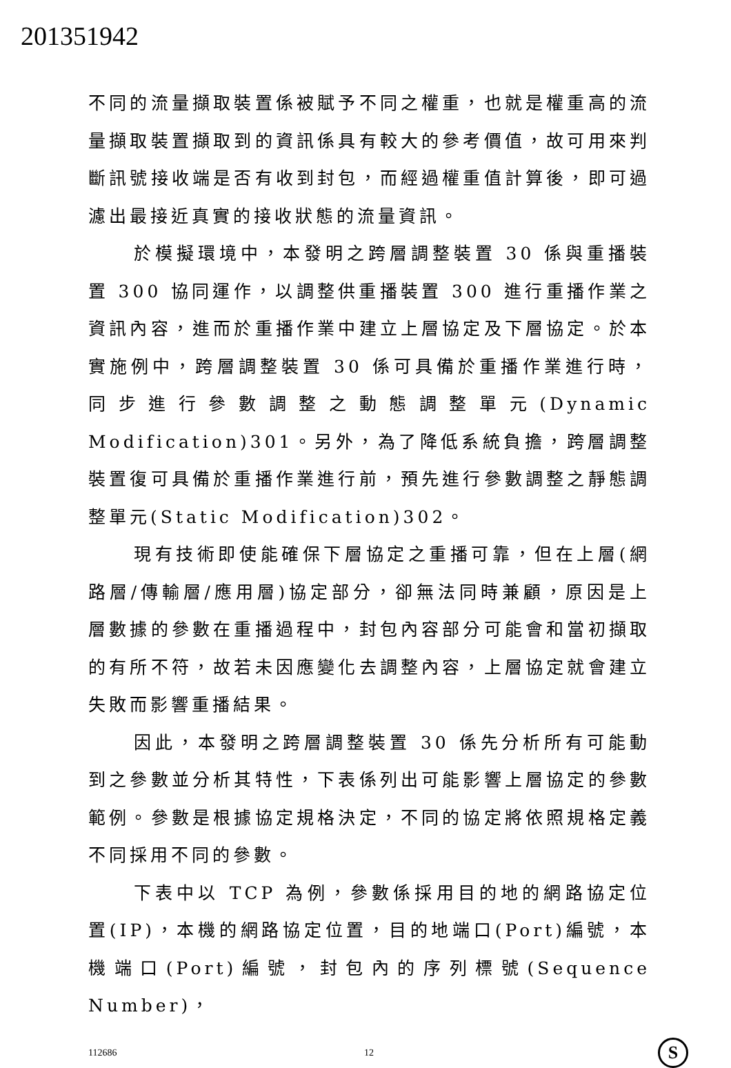201351942
不同的流量擷取裝置係被賦予不同之權重，也就是權重高的流量擷取裝置擷取到的資訊係具有較大的參考價值，故可用來判斷訊號接收端是否有收到封包，而經過權重值計算後，即可過濾出最接近真實的接收狀態的流量資訊。
於模擬環境中，本發明之跨層調整裝置 30 係與重播裝置 300 協同運作，以調整供重播裝置 300 進行重播作業之資訊內容，進而於重播作業中建立上層協定及下層協定。於本實施例中，跨層調整裝置 30 係可具備於重播作業進行時，同步進行參數調整之動態調整單元(Dynamic Modification)301。另外，為了降低系統負擔，跨層調整裝置復可具備於重播作業進行前，預先進行參數調整之靜態調整單元(Static Modification)302。
現有技術即使能確保下層協定之重播可靠，但在上層(網路層/傳輸層/應用層)協定部分，卻無法同時兼顧，原因是上層數據的參數在重播過程中，封包內容部分可能會和當初擷取的有所不符，故若未因應變化去調整內容，上層協定就會建立失敗而影響重播結果。
因此，本發明之跨層調整裝置 30 係先分析所有可能動到之參數並分析其特性，下表係列出可能影響上層協定的參數範例。參數是根據協定規格決定，不同的協定將依照規格定義不同採用不同的參數。
下表中以 TCP 為例，參數係採用目的地的網路協定位置(IP)，本機的網路協定位置，目的地端口(Port)編號，本機端口(Port)編號，封包內的序列標號(Sequence Number)，
112686 12 S